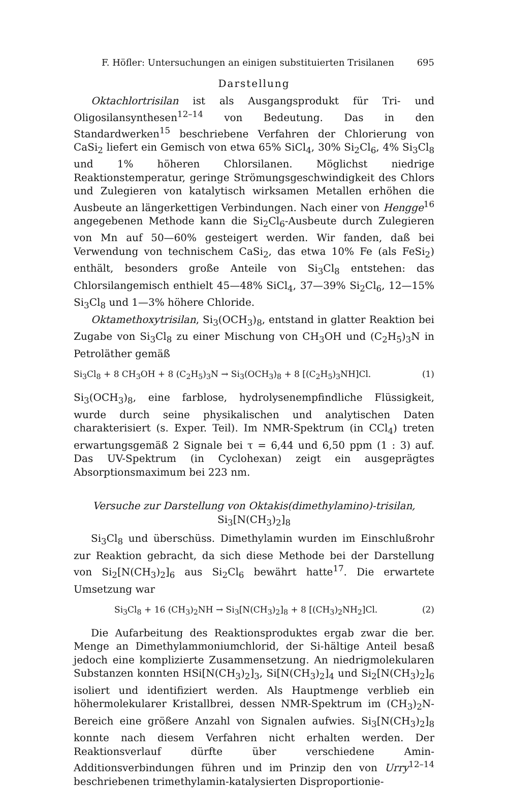F. Höfler: Untersuchungen an einigen substituierten Trisilanen 695
Darstellung
Oktachlortrisilan ist als Ausgangsprodukt für Tri- und Oligosilansynthesen<sup>12–14</sup> von Bedeutung. Das in den Standardwerken<sup>15</sup> beschriebene Verfahren der Chlorierung von CaSi<sub>2</sub> liefert ein Gemisch von etwa 65% SiCl<sub>4</sub>, 30% Si<sub>2</sub>Cl<sub>6</sub>, 4% Si<sub>3</sub>Cl<sub>8</sub> und 1% höheren Chlorsilanen. Möglichst niedrige Reaktionstemperatur, geringe Strömungsgeschwindigkeit des Chlors und Zulegieren von katalytisch wirksamen Metallen erhöhen die Ausbeute an längerkettigen Verbindungen. Nach einer von Hengge<sup>16</sup> angegebenen Methode kann die Si<sub>2</sub>Cl<sub>6</sub>-Ausbeute durch Zulegieren von Mn auf 50—60% gesteigert werden. Wir fanden, daß bei Verwendung von technischem CaSi<sub>2</sub>, das etwa 10% Fe (als FeSi<sub>2</sub>) enthält, besonders große Anteile von Si<sub>3</sub>Cl<sub>8</sub> entstehen: das Chlorsilangemisch enthielt 45—48% SiCl<sub>4</sub>, 37—39% Si<sub>2</sub>Cl<sub>6</sub>, 12—15% Si<sub>3</sub>Cl<sub>8</sub> und 1—3% höhere Chloride.
Oktamethoxytrisilan, Si<sub>3</sub>(OCH<sub>3</sub>)<sub>8</sub>, entstand in glatter Reaktion bei Zugabe von Si<sub>3</sub>Cl<sub>8</sub> zu einer Mischung von CH<sub>3</sub>OH und (C<sub>2</sub>H<sub>5</sub>)<sub>3</sub>N in Petroläther gemäß
Si<sub>3</sub>Cl<sub>8</sub> + 8 CH<sub>3</sub>OH + 8 (C<sub>2</sub>H<sub>5</sub>)<sub>3</sub>N → Si<sub>3</sub>(OCH<sub>3</sub>)<sub>8</sub> + 8 [(C<sub>2</sub>H<sub>5</sub>)<sub>3</sub>NH]Cl. (1)
Si<sub>3</sub>(OCH<sub>3</sub>)<sub>8</sub>, eine farblose, hydrolysenempfindliche Flüssigkeit, wurde durch seine physikalischen und analytischen Daten charakterisiert (s. Exper. Teil). Im NMR-Spektrum (in CCl<sub>4</sub>) treten erwartungsgemäß 2 Signale bei τ = 6,44 und 6,50 ppm (1 : 3) auf. Das UV-Spektrum (in Cyclohexan) zeigt ein ausgeprägtes Absorptionsmaximum bei 223 nm.
Versuche zur Darstellung von Oktakis(dimethylamino)-trisilan,
Si<sub>3</sub>[N(CH<sub>3</sub>)<sub>2</sub>]<sub>8</sub>
Si<sub>3</sub>Cl<sub>8</sub> und überschüss. Dimethylamin wurden im Einschlußrohr zur Reaktion gebracht, da sich diese Methode bei der Darstellung von Si<sub>2</sub>[N(CH<sub>3</sub>)<sub>2</sub>]<sub>6</sub> aus Si<sub>2</sub>Cl<sub>6</sub> bewährt hatte<sup>17</sup>. Die erwartete Umsetzung war
Si<sub>3</sub>Cl<sub>8</sub> + 16 (CH<sub>3</sub>)<sub>2</sub>NH → Si<sub>3</sub>[N(CH<sub>3</sub>)<sub>2</sub>]<sub>8</sub> + 8 [(CH<sub>3</sub>)<sub>2</sub>NH<sub>2</sub>]Cl. (2)
Die Aufarbeitung des Reaktionsproduktes ergab zwar die ber. Menge an Dimethylammoniumchlorid, der Si-hältige Anteil besaß jedoch eine komplizierte Zusammensetzung. An niedrigmolekularen Substanzen konnten HSi[N(CH<sub>3</sub>)<sub>2</sub>]<sub>3</sub>, Si[N(CH<sub>3</sub>)<sub>2</sub>]<sub>4</sub> und Si<sub>2</sub>[N(CH<sub>3</sub>)<sub>2</sub>]<sub>6</sub> isoliert und identifiziert werden. Als Hauptmenge verblieb ein höhermolekularer Kristallbrei, dessen NMR-Spektrum im (CH<sub>3</sub>)<sub>2</sub>N-Bereich eine größere Anzahl von Signalen aufwies. Si<sub>3</sub>[N(CH<sub>3</sub>)<sub>2</sub>]<sub>8</sub> konnte nach diesem Verfahren nicht erhalten werden. Der Reaktionsverlauf dürfte über verschiedene Amin-Additionsverbindungen führen und im Prinzip den von Urry<sup>12–14</sup> beschriebenen trimethylamin-katalysierten Disproportionie-